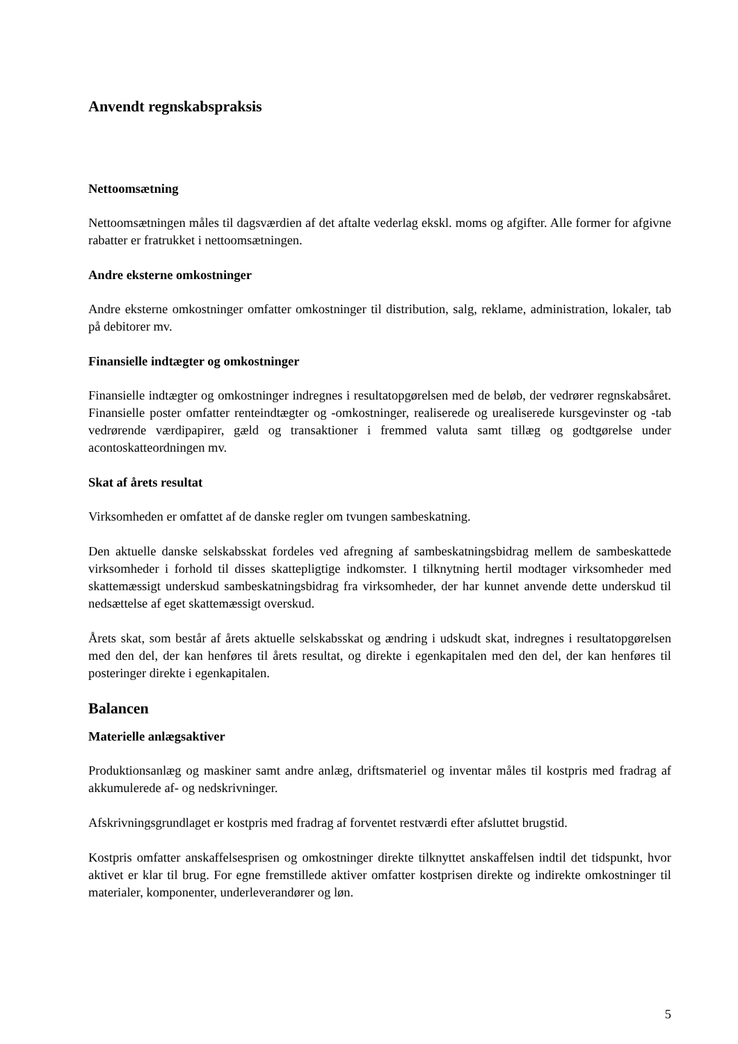Anvendt regnskabspraksis
Nettoomsætning
Nettoomsætningen måles til dagsværdien af det aftalte vederlag ekskl. moms og afgifter. Alle former for afgivne rabatter er fratrukket i nettoomsætningen.
Andre eksterne omkostninger
Andre eksterne omkostninger omfatter omkostninger til distribution, salg, reklame, administration, lokaler, tab på debitorer mv.
Finansielle indtægter og omkostninger
Finansielle indtægter og omkostninger indregnes i resultatopgørelsen med de beløb, der vedrører regnskabsåret. Finansielle poster omfatter renteindtægter og -omkostninger, realiserede og urealiserede kursgevinster og -tab vedrørende værdipapirer, gæld og transaktioner i fremmed valuta samt tillæg og godtgørelse under acontoskatteordningen mv.
Skat af årets resultat
Virksomheden er omfattet af de danske regler om tvungen sambeskatning.
Den aktuelle danske selskabsskat fordeles ved afregning af sambeskatningsbidrag mellem de sambeskattede virksomheder i forhold til disses skattepligtige indkomster. I tilknytning hertil modtager virksomheder med skattemæssigt underskud sambeskatningsbidrag fra virksomheder, der har kunnet anvende dette underskud til nedsættelse af eget skattemæssigt overskud.
Årets skat, som består af årets aktuelle selskabsskat og ændring i udskudt skat, indregnes i resultatopgørelsen med den del, der kan henføres til årets resultat, og direkte i egenkapitalen med den del, der kan henføres til posteringer direkte i egenkapitalen.
Balancen
Materielle anlægsaktiver
Produktionsanlæg og maskiner samt andre anlæg, driftsmateriel og inventar måles til kostpris med fradrag af akkumulerede af- og nedskrivninger.
Afskrivningsgrundlaget er kostpris med fradrag af forventet restværdi efter afsluttet brugstid.
Kostpris omfatter anskaffelsesprisen og omkostninger direkte tilknyttet anskaffelsen indtil det tidspunkt, hvor aktivet er klar til brug. For egne fremstillede aktiver omfatter kostprisen direkte og indirekte omkostninger til materialer, komponenter, underleverandører og løn.
5